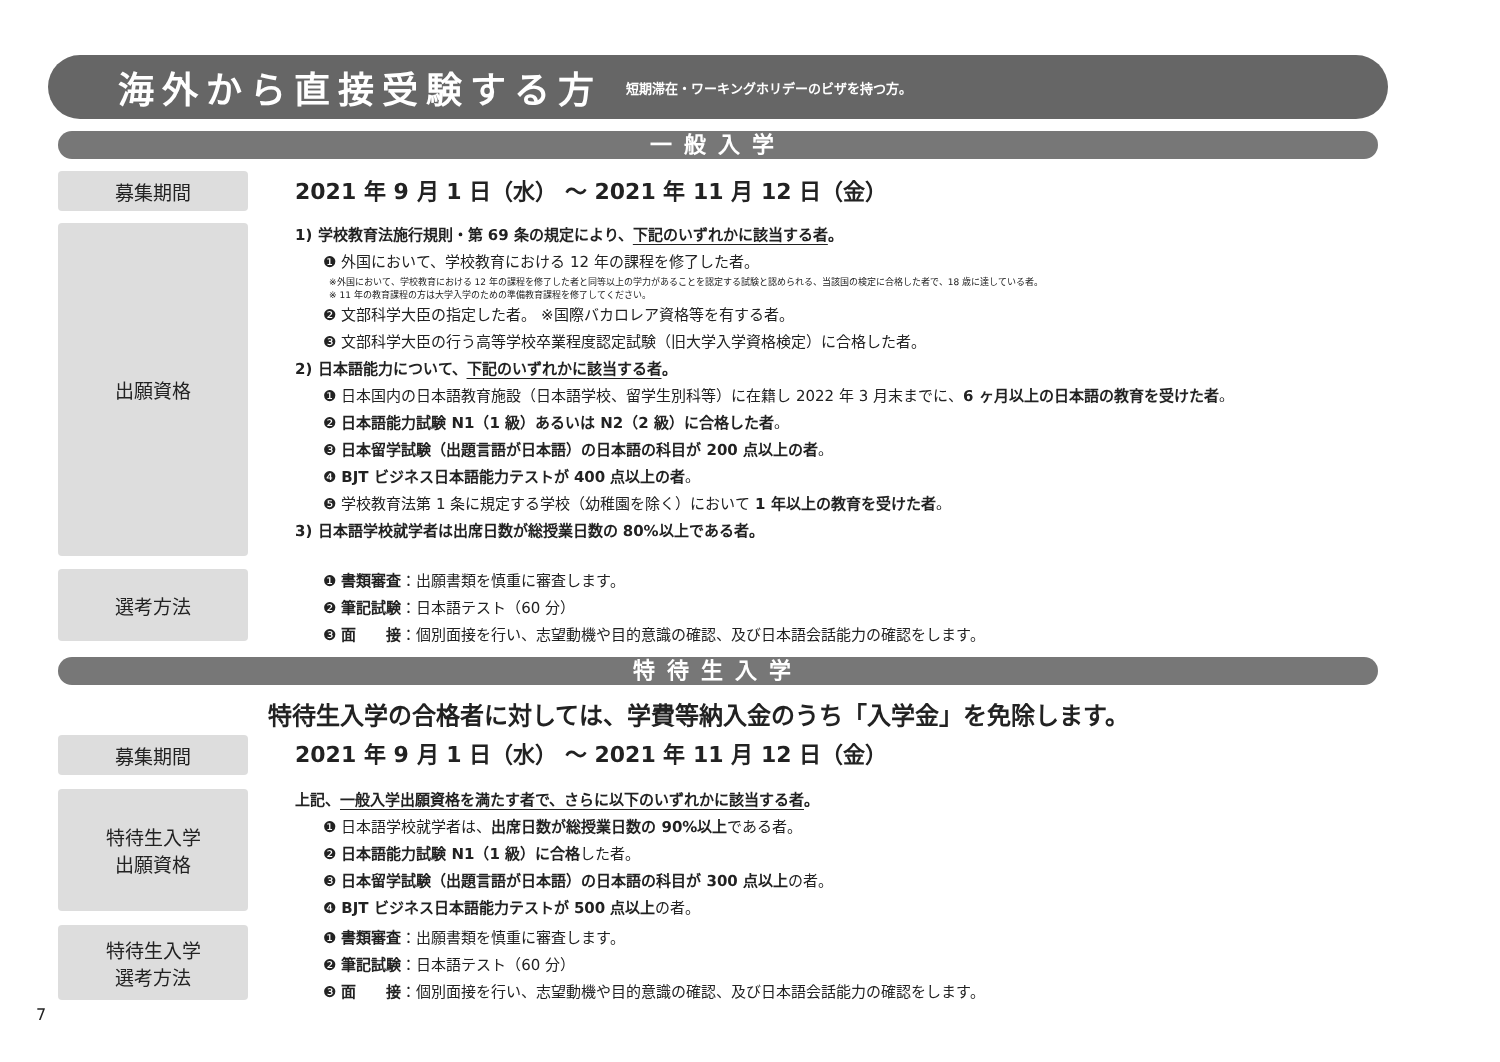海外から直接受験する方
短期滞在・ワーキングホリデーのビザを持つ方。
一般入学
募集期間
2021 年 9 月 1 日（水） ～ 2021 年 11 月 12 日（金）
出願資格
1) 学校教育法施行規則・第 69 条の規定により、下記のいずれかに該当する者。
❶ 外国において、学校教育における 12 年の課程を修了した者。
※外国において、学校教育における 12 年の課程を修了した者と同等以上の学力があることを認定する試験と認められる、当該国の検定に合格した者で、18 歳に達している者。
※ 11 年の教育課程の方は大学入学のための準備教育課程を修了してください。
❷ 文部科学大臣の指定した者。 ※国際バカロレア資格等を有する者。
❸ 文部科学大臣の行う高等学校卒業程度認定試験（旧大学入学資格検定）に合格した者。
2) 日本語能力について、下記のいずれかに該当する者。
❶ 日本国内の日本語教育施設（日本語学校、留学生別科等）に在籍し 2022 年 3 月末までに、6 ヶ月以上の日本語の教育を受けた者。
❷ 日本語能力試験 N1（1 級）あるいは N2（2 級）に合格した者。
❸ 日本留学試験（出題言語が日本語）の日本語の科目が 200 点以上の者。
❹ BJT ビジネス日本語能力テストが 400 点以上の者。
❺ 学校教育法第 1 条に規定する学校（幼稚園を除く）において 1 年以上の教育を受けた者。
3) 日本語学校就学者は出席日数が総授業日数の 80%以上である者。
選考方法
❶ 書類審査：出願書類を慎重に審査します。
❷ 筆記試験：日本語テスト（60 分）
❸ 面　　接：個別面接を行い、志望動機や目的意識の確認、及び日本語会話能力の確認をします。
特待生入学
特待生入学の合格者に対しては、学費等納入金のうち「入学金」を免除します。
募集期間
2021 年 9 月 1 日（水） ～ 2021 年 11 月 12 日（金）
特待生入学
出願資格
上記、一般入学出願資格を満たす者で、さらに以下のいずれかに該当する者。
❶ 日本語学校就学者は、出席日数が総授業日数の 90%以上である者。
❷ 日本語能力試験 N1（1 級）に合格した者。
❸ 日本留学試験（出題言語が日本語）の日本語の科目が 300 点以上の者。
❹ BJT ビジネス日本語能力テストが 500 点以上の者。
特待生入学
選考方法
❶ 書類審査：出願書類を慎重に審査します。
❷ 筆記試験：日本語テスト（60 分）
❸ 面　　接：個別面接を行い、志望動機や目的意識の確認、及び日本語会話能力の確認をします。
7